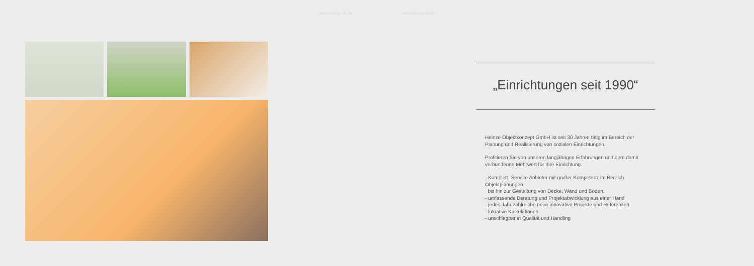www.heinze-ok.de www.heinze-ok.de
„Einrichtungen seit 1990“
Heinze Objektkonzept GmbH ist seit 30 Jahren tätig im Bereich der Planung und Realisierung von sozialen Einrichtungen.
Profitieren Sie von unseren langjährigen Erfahrungen und dem damit verbundenen Mehrwert für Ihre Einrichtung.
- Komplett- Service Anbieter mit großer Kompetenz im Bereich Objektplanungen
bis hin zur Gestaltung von Decke, Wand und Boden.
- umfassende Beratung und Projektabwicklung aus einer Hand
- jedes Jahr zahlreiche neue innovative Projekte und Referenzen
- lukrative Kalkulationen
- unschlagbar in Qualität und Handling